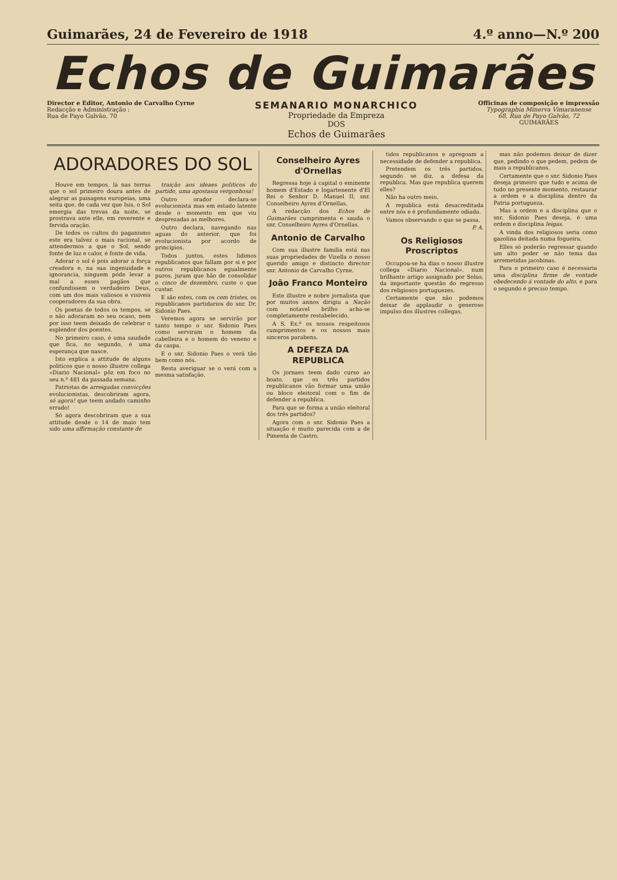Guimarães, 24 de Fevereiro de 1918 4.º anno—N.º 200
Echos de Guimarães
Director e Editor, Antonio de Carvalho Cyrne
Redacção e Administração :
Rua de Payo Galvão, 70
SEMANARIO MONARCHICO
Propriedade da Empreza
DOS
Echos de Guimarães
Officinas de composição e impressão
Typographia Minerva Vimaranense
68, Rua de Payo Galvão, 72
GUIMARÃES
ADORADORES DO SOL
Houve em tempos, lá nas terras que o sol primeiro doura antes de alegrar as paisagens europeias, uma seita que, de cada vez que Isis, o Sol emergia das trevas da noite, se prostrava ante elle, em reverente e fervida oração.
De todos os cultos do paganismo este era talvez o mais racional, se attendermos a que o Sol, sendo fonte de luz e calor, é fonte de vida.
Adorar o sol é pois adorar a força creadora e, na sua ingenuidade e ignorancia, ninguem póde levar a mal a esses pagãos que confundissem o verdadeiro Deus, com um dos mais valiosos e visiveis cooperadores da sua obra.
Os poetas de todos os tempos, se o não adoraram no seu ocaso, nem por isso teem deixado de celebrar o esplendor dos poentes.
No primeiro caso, é uma saudade que fica, no segundo, é uma esperança que nasce.
Isto explica a attitude de alguns politicos que o nosso illustre collega «Diario Nacional» pôz em foco no seu n.º 481 da passada semana.
Patriotas de arreigadas convicções evolucionistas, descobriram agora, só agora! que teem andado caminho errado!
Só agora descobriram que a sua attitude desde o 14 de maio tem sido uma affirmação constante de
traição aos ideaes politicos do partido, uma apostasia vergonhosa!
Outro orador declara-se evolucionista mas em estado latente desde o momento em que viu desprezadas as melhores.
Outro declara, navegando nas aguas do anterior, que foi evolucionista por acordo de principios.
Todos juntos, estes lidimos republicanos que fallam por si e por outros republicanos egualmente puros, juram que hão de consolidar o cinco de dezembro, custe o que custar.
E são estes, com os cem tristes, os republicanos partidarios do snr. Dr. Sidonio Paes.
Veremos agora se servirão por tanto tempo o snr. Sidonio Paes como serviram o homem da cabelleira e o homem do veneno e da caspa.
E o snr. Sidonio Paes o verá tão bem como nós.
Resta averiguar se o verá com a mesma satisfação.
Conselheiro Ayres d'Ornellas
Regressa hoje á capital o eminente homem d'Estado e logartenente d'El Rei o Senhor D. Manuel II, snr. Conselheiro Ayres d'Ornellas.
A redacção dos Echos de Guimarães cumprimenta e sauda o snr. Conselheiro Ayres d'Ornellas.
Antonio de Carvalho
Com sua illustre familia está nas suas propriedades de Vizella o nosso querido amigo e distincto director snr. Antonio de Carvalho Cyrne.
João Franco Monteiro
Este illustre e nobre jornalista que por muitos annos dirigiu a Nação com notavel brilho acha-se completamente restabelecido.
A S. Ex.ª os nossos respeitosos cumprimentos e os nossos mais sinceros parabens.
A DEFEZA DA REPUBLICA
Os jornaes teem dado curso ao boato, que os três partidos republicanos vão formar uma união ou bloco eleitoral com o fim de defender a republica.
Para que se forma a união eleitoral dos três partidos?
Agora com o snr. Sidonio Paes a situação é muito parecida com a de Pimenta de Castro.
tidos republicanos e apregoam a necessidade de defender a republica.
Pretendem os três partidos, segundo se diz, a defesa da republica. Mas que republica querem elles?
Não ha outro meio.
A republica está desacreditada entre nós e é profundamente odiada.
Vamos observando o que se passa.
P. A.
Os Religiosos Proscriptos
Occupou-se ha dias o nosso illustre collega «Diario Nacional», num brilhante artigo assignado por Solus, da importante questão do regresso dos religiosos portuguezes.
Certamente que não podemos deixar de applaudir o generoso impulso dos illustres collegas,
mas não podemos deixar de dizer que, pedindo o que pedem, pedem de mais a republicanos.
Certamente que o snr. Sidonio Paes deseja primeiro que tudo e acima de tudo no presente momento, restaurar a ordem e a disciplina dentro da Patria portugueza.
Mas a ordem e a disciplina que o snr. Sidonio Paes deseja, é uma ordem e disciplina leigas.
A vinda dos religiosos seria como gazolina deitada numa fogueira.
Elles só poderão regressar quando um alto poder se não tema das arremetidas jacobinas.
Para o primeiro caso é necessaria uma disciplina firme de vontade obedecendo á vontade do alto, e para o segundo é preciso tempo.